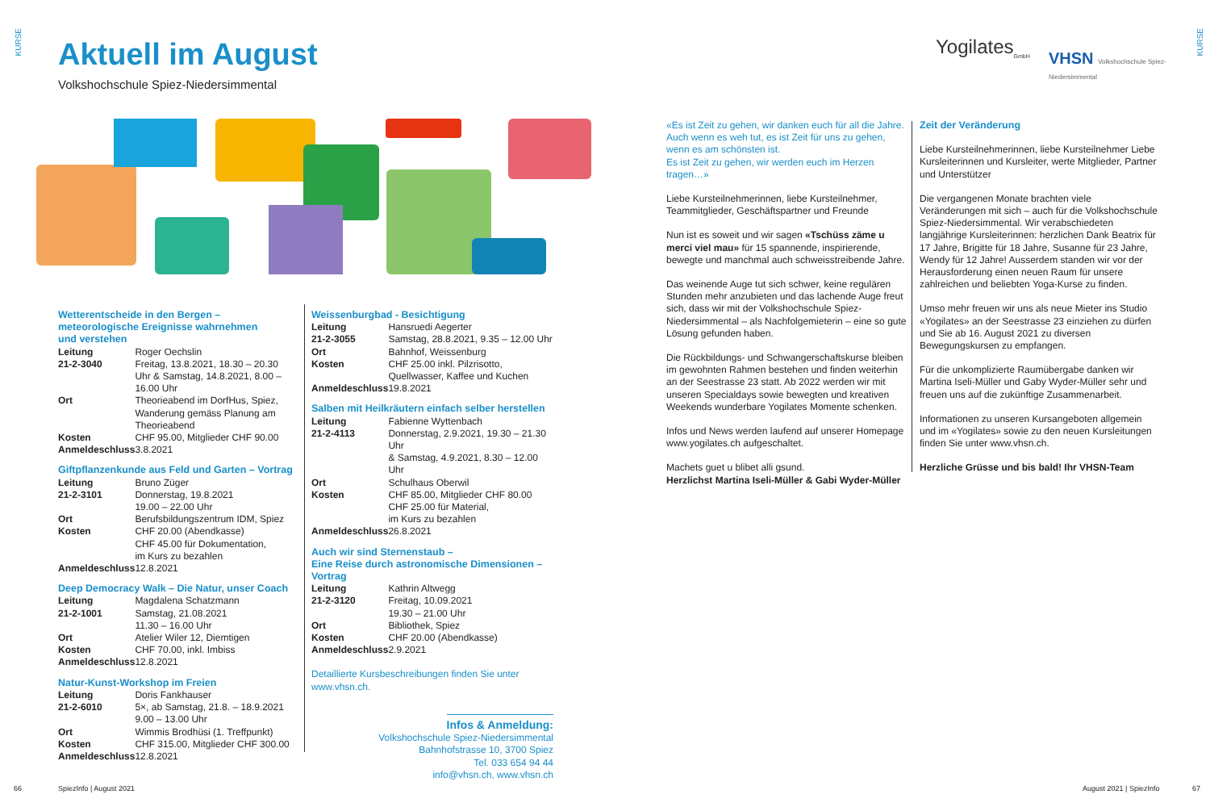KURSE
KURSE
Aktuell im August
Volkshochschule Spiez-Niedersimmental
Wetterentscheide in den Bergen –
meteorologische Ereignisse wahrnehmen
und verstehen
| Leitung | Roger Oechslin |
| 21-2-3040 | Freitag, 13.8.2021, 18.30 – 20.30 Uhr & Samstag, 14.8.2021, 8.00 – 16.00 Uhr |
| Ort | Theorieabend im DorfHus, Spiez, Wanderung gemäss Planung am Theorieabend |
| Kosten | CHF 95.00, Mitglieder CHF 90.00 |
| Anmeldeschluss | 3.8.2021 |
Giftpflanzenkunde aus Feld und Garten – Vortrag
| Leitung | Bruno Züger |
| 21-2-3101 | Donnerstag, 19.8.2021 19.00 – 22.00 Uhr |
| Ort | Berufsbildungszentrum IDM, Spiez |
| Kosten | CHF 20.00 (Abendkasse) CHF 45.00 für Dokumentation, im Kurs zu bezahlen |
| Anmeldeschluss | 12.8.2021 |
Deep Democracy Walk – Die Natur, unser Coach
| Leitung | Magdalena Schatzmann |
| 21-2-1001 | Samstag, 21.08.2021 11.30 – 16.00 Uhr |
| Ort | Atelier Wiler 12, Diemtigen |
| Kosten | CHF 70.00, inkl. Imbiss |
| Anmeldeschluss | 12.8.2021 |
Natur-Kunst-Workshop im Freien
| Leitung | Doris Fankhauser |
| 21-2-6010 | 5×, ab Samstag, 21.8. – 18.9.2021 9.00 – 13.00 Uhr |
| Ort | Wimmis Brodhüsi (1. Treffpunkt) |
| Kosten | CHF 315.00, Mitglieder CHF 300.00 |
| Anmeldeschluss | 12.8.2021 |
Weissenburgbad - Besichtigung
| Leitung | Hansruedi Aegerter |
| 21-2-3055 | Samstag, 28.8.2021, 9.35 – 12.00 Uhr |
| Ort | Bahnhof, Weissenburg |
| Kosten | CHF 25.00 inkl. Pilzrisotto, Quellwasser, Kaffee und Kuchen |
| Anmeldeschluss | 19.8.2021 |
Salben mit Heilkräutern einfach selber herstellen
| Leitung | Fabienne Wyttenbach |
| 21-2-4113 | Donnerstag, 2.9.2021, 19.30 – 21.30 Uhr & Samstag, 4.9.2021, 8.30 – 12.00 Uhr |
| Ort | Schulhaus Oberwil |
| Kosten | CHF 85.00, Mitglieder CHF 80.00 CHF 25.00 für Material, im Kurs zu bezahlen |
| Anmeldeschluss | 26.8.2021 |
Auch wir sind Sternenstaub –
Eine Reise durch astronomische Dimensionen –
Vortrag
| Leitung | Kathrin Altwegg |
| 21-2-3120 | Freitag, 10.09.2021 19.30 – 21.00 Uhr |
| Ort | Bibliothek, Spiez |
| Kosten | CHF 20.00 (Abendkasse) |
| Anmeldeschluss | 2.9.2021 |
Detaillierte Kursbeschreibungen finden Sie unter www.vhsn.ch.
Infos & Anmeldung:
Volkshochschule Spiez-Niedersimmental
Bahnhofstrasse 10, 3700 Spiez
Tel. 033 654 94 44
info@vhsn.ch, www.vhsn.ch
Yogilates<sub>GmbH</sub>
VHSN Volkshochschule Spiez-Niedersimmental
«Es ist Zeit zu gehen, wir danken euch für all die Jahre. Auch wenn es weh tut, es ist Zeit für uns zu gehen, wenn es am schönsten ist.
Es ist Zeit zu gehen, wir werden euch im Herzen tragen…»
Liebe Kursteilnehmerinnen, liebe Kursteilnehmer, Teammitglieder, Geschäftspartner und Freunde
Nun ist es soweit und wir sagen «Tschüss zäme u merci viel mau» für 15 spannende, inspirierende, bewegte und manchmal auch schweisstreibende Jahre.
Das weinende Auge tut sich schwer, keine regulären Stunden mehr anzubieten und das lachende Auge freut sich, dass wir mit der Volkshochschule Spiez-Niedersimmental – als Nachfolgemieterin – eine so gute Lösung gefunden haben.
Die Rückbildungs- und Schwangerschaftskurse bleiben im gewohnten Rahmen bestehen und finden weiterhin an der Seestrasse 23 statt. Ab 2022 werden wir mit unseren Specialdays sowie bewegten und kreativen Weekends wunderbare Yogilates Momente schenken.
Infos und News werden laufend auf unserer Homepage www.yogilates.ch aufgeschaltet.
Machets guet u blibet alli gsund.
Herzlichst Martina Iseli-Müller & Gabi Wyder-Müller
Zeit der Veränderung
Liebe Kursteilnehmerinnen, liebe Kursteilnehmer Liebe Kursleiterinnen und Kursleiter, werte Mitglieder, Partner und Unterstützer
Die vergangenen Monate brachten viele Veränderungen mit sich – auch für die Volkshochschule Spiez-Niedersimmental. Wir verabschiedeten langjährige Kursleiterinnen: herzlichen Dank Beatrix für 17 Jahre, Brigitte für 18 Jahre, Susanne für 23 Jahre, Wendy für 12 Jahre! Ausserdem standen wir vor der Herausforderung einen neuen Raum für unsere zahlreichen und beliebten Yoga-Kurse zu finden.
Umso mehr freuen wir uns als neue Mieter ins Studio «Yogilates» an der Seestrasse 23 einziehen zu dürfen und Sie ab 16. August 2021 zu diversen Bewegungskursen zu empfangen.
Für die unkomplizierte Raumübergabe danken wir Martina Iseli-Müller und Gaby Wyder-Müller sehr und freuen uns auf die zukünftige Zusammenarbeit.
Informationen zu unseren Kursangeboten allgemein und im «Yogilates» sowie zu den neuen Kursleitungen finden Sie unter www.vhsn.ch.
Herzliche Grüsse und bis bald! Ihr VHSN-Team
66 SpiezInfo | August 2021 August 2021 | SpiezInfo 67